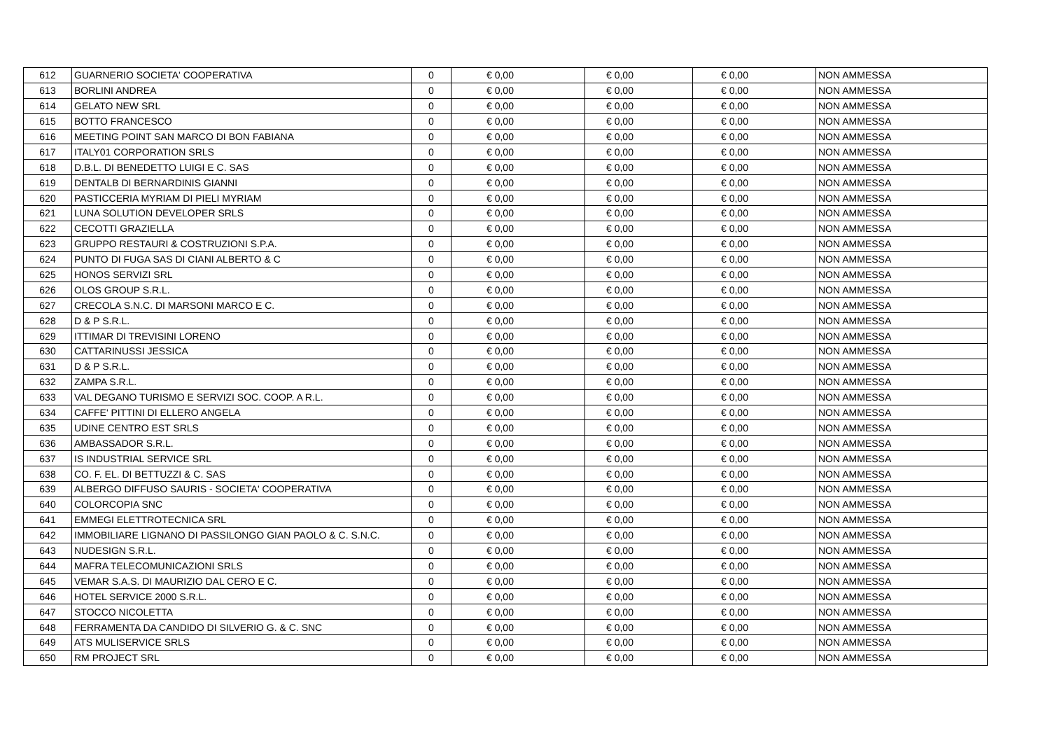| 612 | GUARNERIO SOCIETA' COOPERATIVA | 0 | € 0,00 | € 0,00 | € 0,00 | NON AMMESSA |
| 613 | BORLINI ANDREA | 0 | € 0,00 | € 0,00 | € 0,00 | NON AMMESSA |
| 614 | GELATO NEW SRL | 0 | € 0,00 | € 0,00 | € 0,00 | NON AMMESSA |
| 615 | BOTTO FRANCESCO | 0 | € 0,00 | € 0,00 | € 0,00 | NON AMMESSA |
| 616 | MEETING POINT SAN MARCO DI BON FABIANA | 0 | € 0,00 | € 0,00 | € 0,00 | NON AMMESSA |
| 617 | ITALY01 CORPORATION SRLS | 0 | € 0,00 | € 0,00 | € 0,00 | NON AMMESSA |
| 618 | D.B.L. DI BENEDETTO LUIGI E C. SAS | 0 | € 0,00 | € 0,00 | € 0,00 | NON AMMESSA |
| 619 | DENTALB DI BERNARDINIS GIANNI | 0 | € 0,00 | € 0,00 | € 0,00 | NON AMMESSA |
| 620 | PASTICCERIA MYRIAM DI PIELI MYRIAM | 0 | € 0,00 | € 0,00 | € 0,00 | NON AMMESSA |
| 621 | LUNA SOLUTION DEVELOPER SRLS | 0 | € 0,00 | € 0,00 | € 0,00 | NON AMMESSA |
| 622 | CECOTTI GRAZIELLA | 0 | € 0,00 | € 0,00 | € 0,00 | NON AMMESSA |
| 623 | GRUPPO RESTAURI & COSTRUZIONI S.P.A. | 0 | € 0,00 | € 0,00 | € 0,00 | NON AMMESSA |
| 624 | PUNTO DI FUGA SAS DI CIANI ALBERTO & C | 0 | € 0,00 | € 0,00 | € 0,00 | NON AMMESSA |
| 625 | HONOS SERVIZI SRL | 0 | € 0,00 | € 0,00 | € 0,00 | NON AMMESSA |
| 626 | OLOS GROUP S.R.L. | 0 | € 0,00 | € 0,00 | € 0,00 | NON AMMESSA |
| 627 | CRECOLA S.N.C. DI MARSONI MARCO E C. | 0 | € 0,00 | € 0,00 | € 0,00 | NON AMMESSA |
| 628 | D & P S.R.L. | 0 | € 0,00 | € 0,00 | € 0,00 | NON AMMESSA |
| 629 | ITTIMAR DI TREVISINI LORENO | 0 | € 0,00 | € 0,00 | € 0,00 | NON AMMESSA |
| 630 | CATTARINUSSI JESSICA | 0 | € 0,00 | € 0,00 | € 0,00 | NON AMMESSA |
| 631 | D & P S.R.L. | 0 | € 0,00 | € 0,00 | € 0,00 | NON AMMESSA |
| 632 | ZAMPA S.R.L. | 0 | € 0,00 | € 0,00 | € 0,00 | NON AMMESSA |
| 633 | VAL DEGANO TURISMO E SERVIZI SOC. COOP. A R.L. | 0 | € 0,00 | € 0,00 | € 0,00 | NON AMMESSA |
| 634 | CAFFE' PITTINI DI ELLERO ANGELA | 0 | € 0,00 | € 0,00 | € 0,00 | NON AMMESSA |
| 635 | UDINE CENTRO EST SRLS | 0 | € 0,00 | € 0,00 | € 0,00 | NON AMMESSA |
| 636 | AMBASSADOR S.R.L. | 0 | € 0,00 | € 0,00 | € 0,00 | NON AMMESSA |
| 637 | IS INDUSTRIAL SERVICE SRL | 0 | € 0,00 | € 0,00 | € 0,00 | NON AMMESSA |
| 638 | CO. F. EL. DI BETTUZZI & C. SAS | 0 | € 0,00 | € 0,00 | € 0,00 | NON AMMESSA |
| 639 | ALBERGO DIFFUSO SAURIS - SOCIETA' COOPERATIVA | 0 | € 0,00 | € 0,00 | € 0,00 | NON AMMESSA |
| 640 | COLORCOPIA SNC | 0 | € 0,00 | € 0,00 | € 0,00 | NON AMMESSA |
| 641 | EMMEGI ELETTROTECNICA SRL | 0 | € 0,00 | € 0,00 | € 0,00 | NON AMMESSA |
| 642 | IMMOBILIARE LIGNANO DI PASSILONGO GIAN PAOLO & C. S.N.C. | 0 | € 0,00 | € 0,00 | € 0,00 | NON AMMESSA |
| 643 | NUDESIGN S.R.L. | 0 | € 0,00 | € 0,00 | € 0,00 | NON AMMESSA |
| 644 | MAFRA TELECOMUNICAZIONI SRLS | 0 | € 0,00 | € 0,00 | € 0,00 | NON AMMESSA |
| 645 | VEMAR S.A.S. DI MAURIZIO DAL CERO E C. | 0 | € 0,00 | € 0,00 | € 0,00 | NON AMMESSA |
| 646 | HOTEL SERVICE 2000 S.R.L. | 0 | € 0,00 | € 0,00 | € 0,00 | NON AMMESSA |
| 647 | STOCCO NICOLETTA | 0 | € 0,00 | € 0,00 | € 0,00 | NON AMMESSA |
| 648 | FERRAMENTA DA CANDIDO DI SILVERIO G. & C. SNC | 0 | € 0,00 | € 0,00 | € 0,00 | NON AMMESSA |
| 649 | ATS MULISERVICE SRLS | 0 | € 0,00 | € 0,00 | € 0,00 | NON AMMESSA |
| 650 | RM PROJECT SRL | 0 | € 0,00 | € 0,00 | € 0,00 | NON AMMESSA |